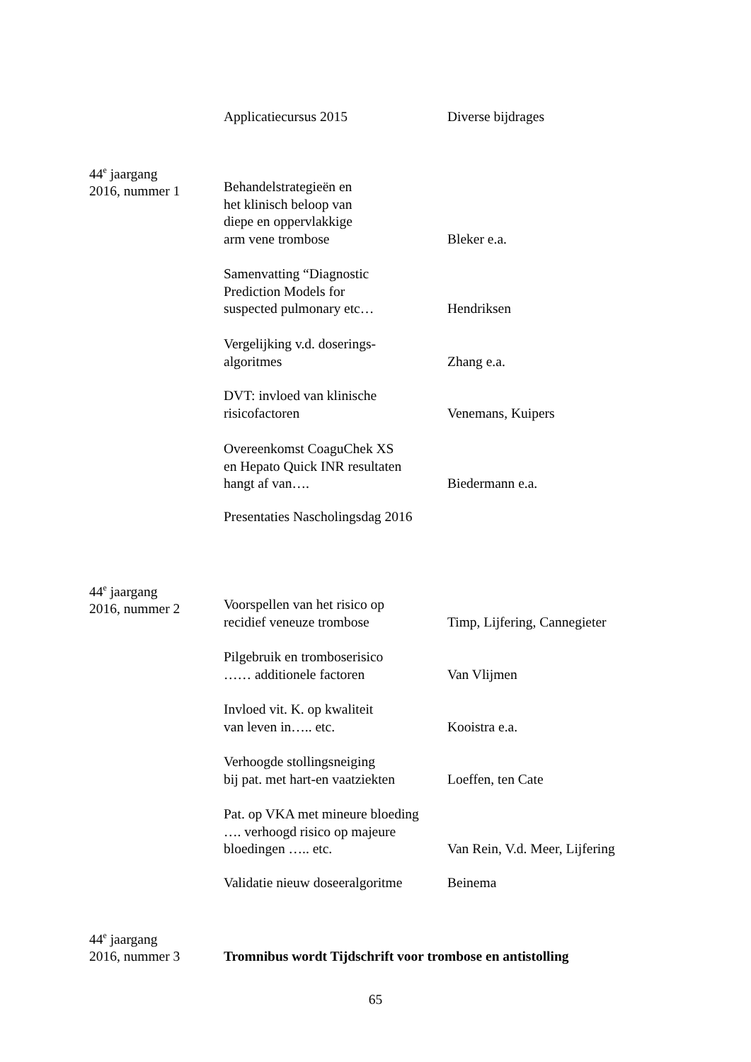Applicatiecursus 2015 Diverse bijdrages
44<sup>e</sup> jaargang
2016, nummer 1
Behandelstrategieën en
het klinisch beloop van
diepe en oppervlakkige
arm vene trombose
Bleker e.a.
Samenvatting “Diagnostic
Prediction Models for
suspected pulmonary etc…
Hendriksen
Vergelijking v.d. doserings-
algoritmes
Zhang e.a.
DVT: invloed van klinische
risicofactoren
Venemans, Kuipers
Overeenkomst CoaguChek XS
en Hepato Quick INR resultaten
hangt af van….
Biedermann e.a.
Presentaties Nascholingsdag 2016
44<sup>e</sup> jaargang
2016, nummer 2
Voorspellen van het risico op
recidief veneuze trombose
Timp, Lijfering, Cannegieter
Pilgebruik en tromboserisico
…… additionele factoren
Van Vlijmen
Invloed vit. K. op kwaliteit
van leven in….. etc.
Kooistra e.a.
Verhoogde stollingsneiging
bij pat. met hart-en vaatziekten
Loeffen, ten Cate
Pat. op VKA met mineure bloeding
…. verhoogd risico op majeure
bloedingen ….. etc.
Van Rein, V.d. Meer, Lijfering
Validatie nieuw doseeralgoritme
Beinema
44<sup>e</sup> jaargang
2016, nummer 3
Tromnibus wordt Tijdschrift voor trombose en antistolling
65